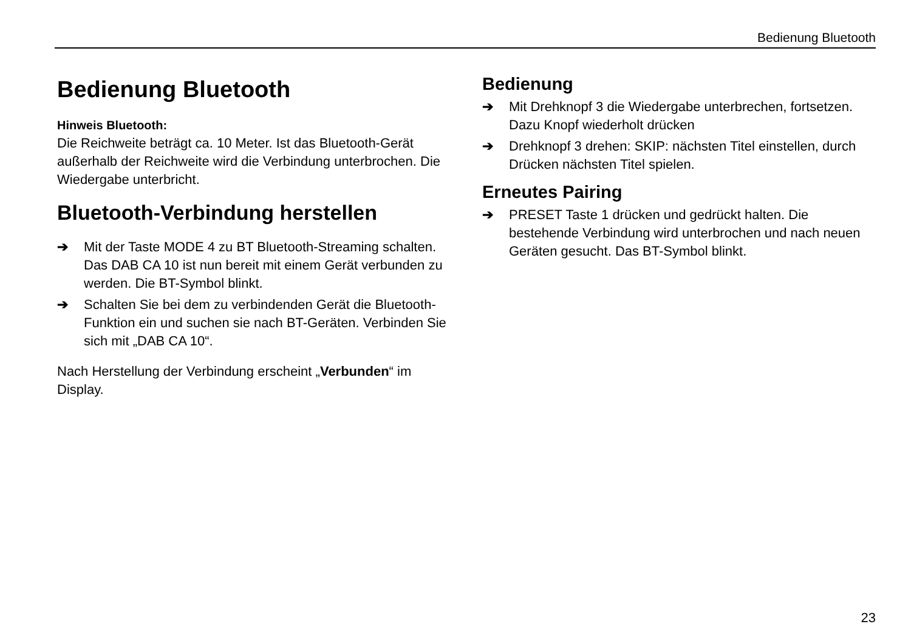Bedienung Bluetooth
Bedienung Bluetooth
Hinweis Bluetooth:
Die Reichweite beträgt ca. 10 Meter. Ist das Bluetooth-Gerät außerhalb der Reichweite wird die Verbindung unterbrochen. Die Wiedergabe unterbricht.
Bluetooth-Verbindung herstellen
➔ Mit der Taste MODE 4 zu BT Bluetooth-Streaming schalten. Das DAB CA 10 ist nun bereit mit einem Gerät verbunden zu werden. Die BT-Symbol blinkt.
➔ Schalten Sie bei dem zu verbindenden Gerät die Bluetooth-Funktion ein und suchen sie nach BT-Geräten. Verbinden Sie sich mit „DAB CA 10“.
Nach Herstellung der Verbindung erscheint „Verbunden“ im Display.
Bedienung
➔ Mit Drehknopf 3 die Wiedergabe unterbrechen, fortsetzen. Dazu Knopf wiederholt drücken
➔ Drehknopf 3 drehen: SKIP: nächsten Titel einstellen, durch Drücken nächsten Titel spielen.
Erneutes Pairing
➔ PRESET Taste 1 drücken und gedrückt halten. Die bestehende Verbindung wird unterbrochen und nach neuen Geräten gesucht. Das BT-Symbol blinkt.
23